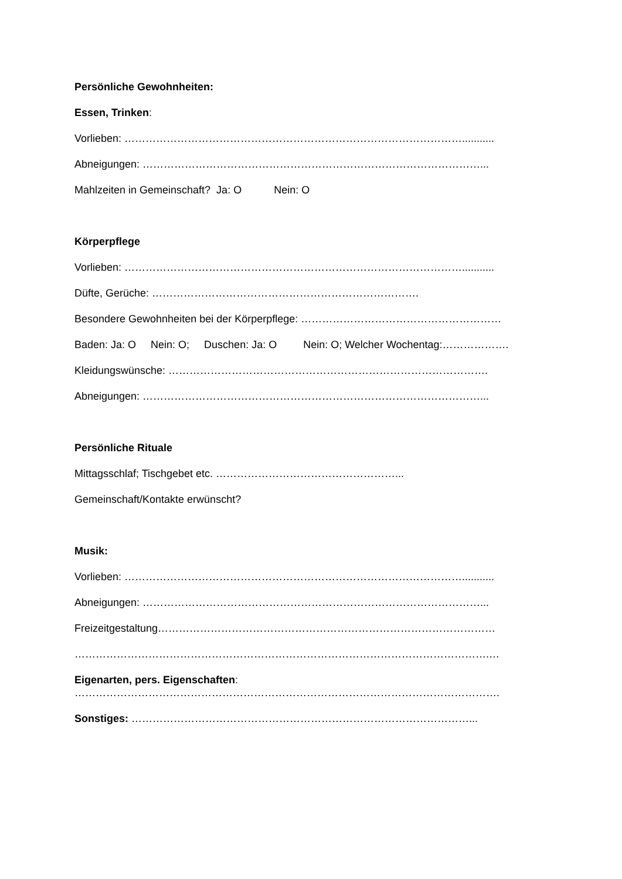Persönliche Gewohnheiten:
Essen, Trinken:
Vorlieben: ……………………………………………………………………………………...........
Abneigungen: ……………………………………………………………………………………...
Mahlzeiten in Gemeinschaft? Ja: O Nein: O
Körperpflege
Vorlieben: ……………………………………………………………………………………...........
Düfte, Gerüche: ………………………………………………………………….
Besondere Gewohnheiten bei der Körperpflege: …………………………………………………
Baden: Ja: O Nein: O; Duschen: Ja: O Nein: O; Welcher Wochentag:……………….
Kleidungswünsche: ……………………………………………………………………………….
Abneigungen: ……………………………………………………………………………………...
Persönliche Rituale
Mittagsschlaf; Tischgebet etc. ……………………………………………...
Gemeinschaft/Kontakte erwünscht?
Musik:
Vorlieben: ……………………………………………………………………………………...........
Abneigungen: ……………………………………………………………………………………...
Freizeitgestaltung……………………………………………………………………………………
……………………………………………………………………………………………………….…
Eigenarten, pers. Eigenschaften:
………………………………………………………………………………………………………….
Sonstiges: ……………………………………………………………………………………...